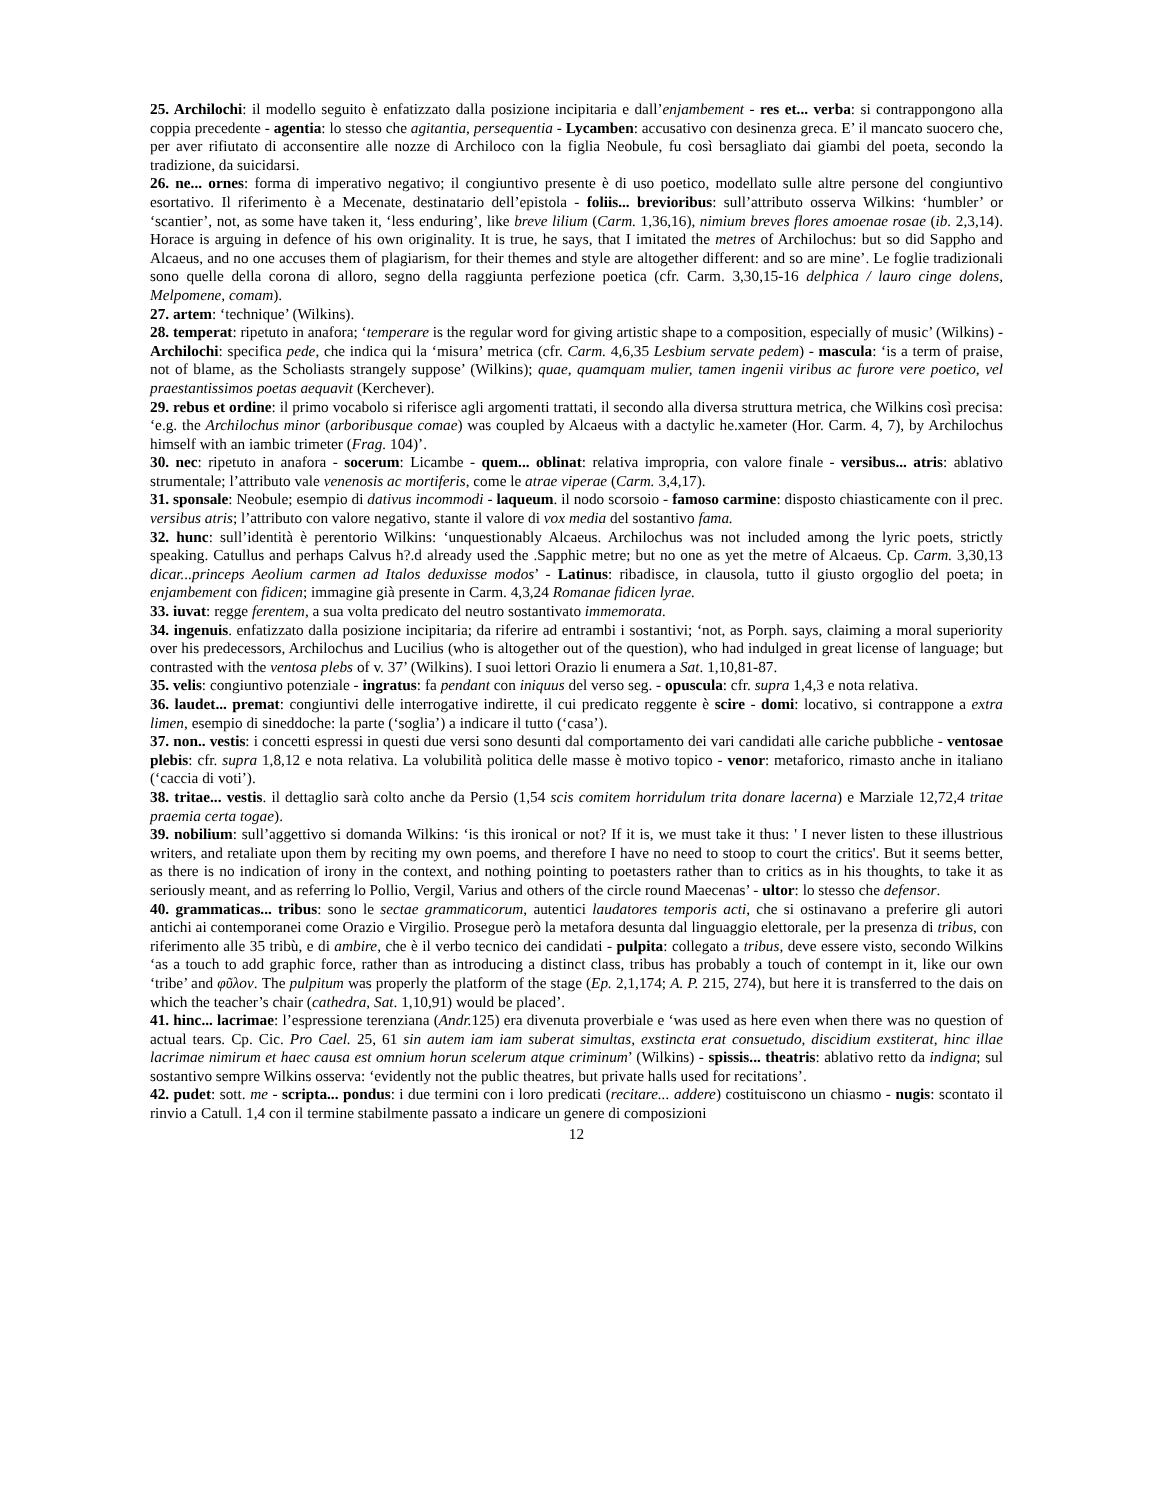25. Archilochi: il modello seguito è enfatizzato dalla posizione incipitaria e dall’enjambement - res et... verba: si contrappongono alla coppia precedente - agentia: lo stesso che agitantia, persequentia - Lycamben: accusativo con desinenza greca. E’ il mancato suocero che, per aver rifiutato di acconsentire alle nozze di Archiloco con la figlia Neobule, fu così bersagliato dai giambi del poeta, secondo la tradizione, da suicidarsi.
26. ne... ornes: forma di imperativo negativo; il congiuntivo presente è di uso poetico, modellato sulle altre persone del congiuntivo esortativo. Il riferimento è a Mecenate, destinatario dell’epistola - foliis... brevioribus: sull’attributo osserva Wilkins: ‘humbler’ or ‘scantier’, not, as some have taken it, ‘less enduring’, like breve lilium (Carm. 1,36,16), nimium breves flores amoenae rosae (ib. 2,3,14). Horace is arguing in defence of his own originality. It is true, he says, that I imitated the metres of Archilochus: but so did Sappho and Alcaeus, and no one accuses them of plagiarism, for their themes and style are altogether different: and so are mine’. Le foglie tradizionali sono quelle della corona di alloro, segno della raggiunta perfezione poetica (cfr. Carm. 3,30,15-16 delphica / lauro cinge dolens, Melpomene, comam).
27. artem: ‘technique’ (Wilkins).
28. temperat: ripetuto in anafora; ‘temperare is the regular word for giving artistic shape to a composition, especially of music’ (Wilkins) - Archilochi: specifica pede, che indica qui la ‘misura’ metrica (cfr. Carm. 4,6,35 Lesbium servate pedem) - mascula: ‘is a term of praise, not of blame, as the Scholiasts strangely suppose’ (Wilkins); quae, quamquam mulier, tamen ingenii viribus ac furore vere poetico, vel praestantissimos poetas aequavit (Kerchever).
29. rebus et ordine: il primo vocabolo si riferisce agli argomenti trattati, il secondo alla diversa struttura metrica, che Wilkins così precisa: ‘e.g. the Archilochus minor (arboribusque comae) was coupled by Alcaeus with a dactylic he.xameter (Hor. Carm. 4, 7), by Archilochus himself with an iambic trimeter (Frag. 104)’.
30. nec: ripetuto in anafora - socerum: Licambe - quem... oblinat: relativa impropria, con valore finale - versibus... atris: ablativo strumentale; l’attributo vale venenosis ac mortiferis, come le atrae viperae (Carm. 3,4,17).
31. sponsale: Neobule; esempio di dativus incommodi - laqueum. il nodo scorsoio - famoso carmine: disposto chiasticamente con il prec. versibus atris; l’attributo con valore negativo, stante il valore di vox media del sostantivo fama.
32. hunc: sull’identità è perentorio Wilkins: ‘unquestionably Alcaeus. Archilochus was not included among the lyric poets, strictly speaking. Catullus and perhaps Calvus h?.d already used the .Sapphic metre; but no one as yet the metre of Alcaeus. Cp. Carm. 3,30,13 dicar...princeps Aeolium carmen ad Italos deduxisse modos’ - Latinus: ribadisce, in clausola, tutto il giusto orgoglio del poeta; in enjambement con fidicen; immagine già presente in Carm. 4,3,24 Romanae fidicen lyrae.
33. iuvat: regge ferentem, a sua volta predicato del neutro sostantivato immemorata.
34. ingenuis. enfatizzato dalla posizione incipitaria; da riferire ad entrambi i sostantivi; ‘not, as Porph. says, claiming a moral superiority over his predecessors, Archilochus and Lucilius (who is altogether out of the question), who had indulged in great license of language; but contrasted with the ventosa plebs of v. 37’ (Wilkins). I suoi lettori Orazio li enumera a Sat. 1,10,81-87.
35. velis: congiuntivo potenziale - ingratus: fa pendant con iniquus del verso seg. - opuscula: cfr. supra 1,4,3 e nota relativa.
36. laudet... premat: congiuntivi delle interrogative indirette, il cui predicato reggente è scire - domi: locativo, si contrappone a extra limen, esempio di sineddoche: la parte (‘soglia’) a indicare il tutto (‘casa’).
37. non.. vestis: i concetti espressi in questi due versi sono desunti dal comportamento dei vari candidati alle cariche pubbliche - ventosae plebis: cfr. supra 1,8,12 e nota relativa. La volubilità politica delle masse è motivo topico - venor: metaforico, rimasto anche in italiano (‘caccia di voti’).
38. tritae... vestis. il dettaglio sarà colto anche da Persio (1,54 scis comitem horridulum trita donare lacerna) e Marziale 12,72,4 tritae praemia certa togae).
39. nobilium: sull’aggettivo si domanda Wilkins: ‘is this ironical or not? If it is, we must take it thus: ' I never listen to these illustrious writers, and retaliate upon them by reciting my own poems, and therefore I have no need to stoop to court the critics'. But it seems better, as there is no indication of irony in the context, and nothing pointing to poetasters rather than to critics as in his thoughts, to take it as seriously meant, and as referring lo Pollio, Vergil, Varius and others of the circle round Maecenas’ - ultor: lo stesso che defensor.
40. grammaticas... tribus: sono le sectae grammaticorum, autentici laudatores temporis acti, che si ostinavano a preferire gli autori antichi ai contemporanei come Orazio e Virgilio. Prosegue però la metafora desunta dal linguaggio elettorale, per la presenza di tribus, con riferimento alle 35 tribù, e di ambire, che è il verbo tecnico dei candidati - pulpita: collegato a tribus, deve essere visto, secondo Wilkins ‘as a touch to add graphic force, rather than as introducing a distinct class, tribus has probably a touch of contempt in it, like our own ‘tribe’ and φῦλον. The pulpitum was properly the platform of the stage (Ep. 2,1,174; A. P. 215, 274), but here it is transferred to the dais on which the teacher’s chair (cathedra, Sat. 1,10,91) would be placed’.
41. hinc... lacrimae: l’espressione terenziana (Andr. 125) era divenuta proverbiale e ‘was used as here even when there was no question of actual tears. Cp. Cic. Pro Cael. 25, 61 sin autem iam iam suberat simultas, exstincta erat consuetudo, discidium exstiterat, hinc illae lacrimae nimirum et haec causa est omnium horun scelerum atque criminum’ (Wilkins) - spissis... theatris: ablativo retto da indigna; sul sostantivo sempre Wilkins osserva: ‘evidently not the public theatres, but private halls used for recitations’.
42. pudet: sott. me - scripta... pondus: i due termini con i loro predicati (recitare... addere) costituiscono un chiasmo - nugis: scontato il rinvio a Catull. 1,4 con il termine stabilmente passato a indicare un genere di composizioni
12